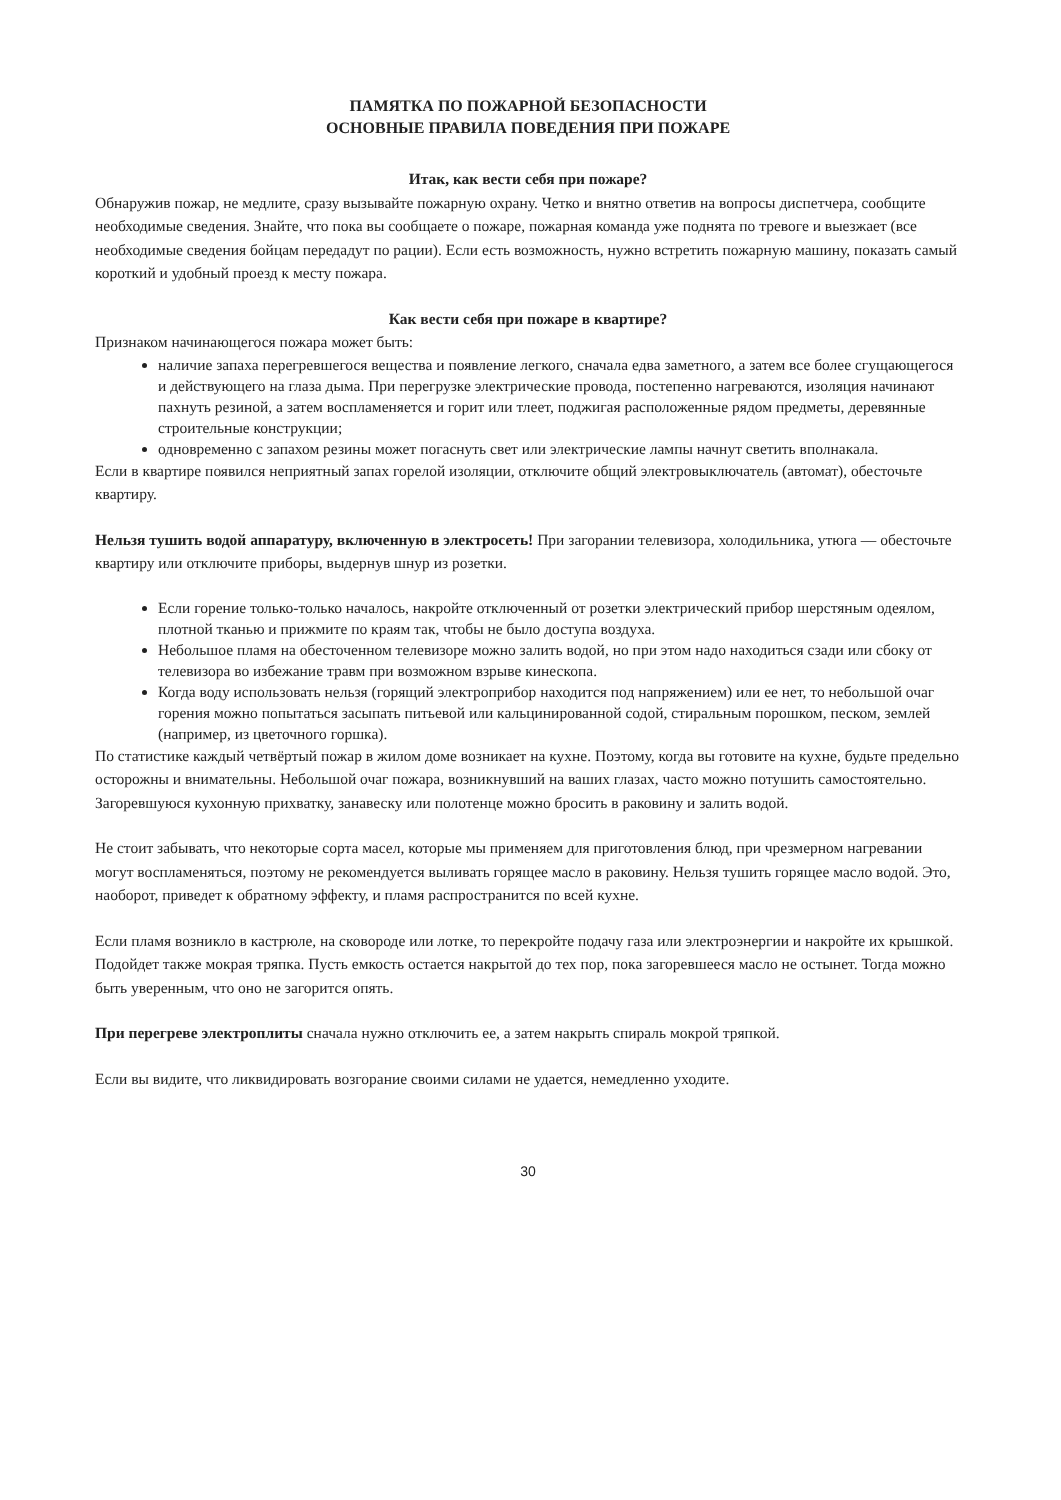ПАМЯТКА ПО ПОЖАРНОЙ БЕЗОПАСНОСТИ
ОСНОВНЫЕ ПРАВИЛА ПОВЕДЕНИЯ ПРИ ПОЖАРЕ
Итак, как вести себя при пожаре?
Обнаружив пожар, не медлите, сразу вызывайте пожарную охрану. Четко и внятно ответив на вопросы диспетчера, сообщите необходимые сведения. Знайте, что пока вы сообщаете о пожаре, пожарная команда уже поднята по тревоге и выезжает (все необходимые сведения бойцам передадут по рации). Если есть возможность, нужно встретить пожарную машину, показать самый короткий и удобный проезд к месту пожара.
Как вести себя при пожаре в квартире?
Признаком начинающегося пожара может быть:
наличие запаха перегревшегося вещества и появление легкого, сначала едва заметного, а затем все более сгущающегося и действующего на глаза дыма. При перегрузке электрические провода, постепенно нагреваются, изоляция начинают пахнуть резиной, а затем воспламеняется и горит или тлеет, поджигая расположенные рядом предметы, деревянные строительные конструкции;
одновременно с запахом резины может погаснуть свет или электрические лампы начнут светить вполнакала.
Если в квартире появился неприятный запах горелой изоляции, отключите общий электровыключатель (автомат), обесточьте квартиру.
Нельзя тушить водой аппаратуру, включенную в электросеть! При загорании телевизора, холодильника, утюга — обесточьте квартиру или отключите приборы, выдернув шнур из розетки.
Если горение только-только началось, накройте отключенный от розетки электрический прибор шерстяным одеялом, плотной тканью и прижмите по краям так, чтобы не было доступа воздуха.
Небольшое пламя на обесточенном телевизоре можно залить водой, но при этом надо находиться сзади или сбоку от телевизора во избежание травм при возможном взрыве кинескопа.
Когда воду использовать нельзя (горящий электроприбор находится под напряжением) или ее нет, то небольшой очаг горения можно попытаться засыпать питьевой или кальцинированной содой, стиральным порошком, песком, землей (например, из цветочного горшка).
По статистике каждый четвёртый пожар в жилом доме возникает на кухне. Поэтому, когда вы готовите на кухне, будьте предельно осторожны и внимательны. Небольшой очаг пожара, возникнувший на ваших глазах, часто можно потушить самостоятельно. Загоревшуюся кухонную прихватку, занавеску или полотенце можно бросить в раковину и залить водой.
Не стоит забывать, что некоторые сорта масел, которые мы применяем для приготовления блюд, при чрезмерном нагревании могут воспламеняться, поэтому не рекомендуется выливать горящее масло в раковину. Нельзя тушить горящее масло водой. Это, наоборот, приведет к обратному эффекту, и пламя распространится по всей кухне.
Если пламя возникло в кастрюле, на сковороде или лотке, то перекройте подачу газа или электроэнергии и накройте их крышкой. Подойдет также мокрая тряпка. Пусть емкость остается накрытой до тех пор, пока загоревшееся масло не остынет. Тогда можно быть уверенным, что оно не загорится опять.
При перегреве электроплиты сначала нужно отключить ее, а затем накрыть спираль мокрой тряпкой.
Если вы видите, что ликвидировать возгорание своими силами не удается, немедленно уходите.
30